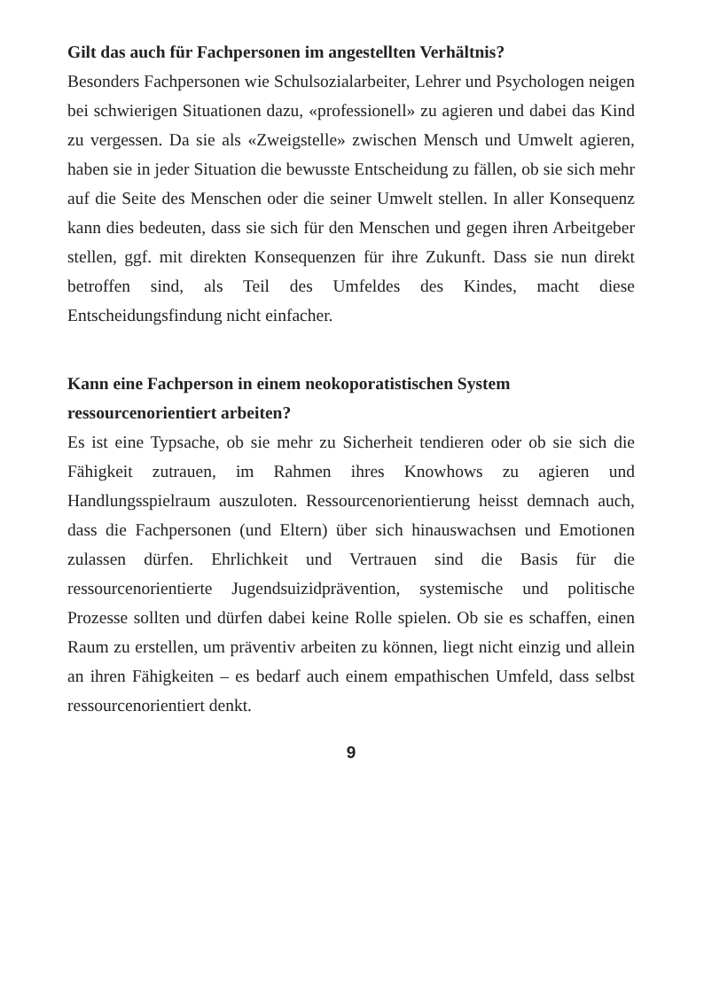Gilt das auch für Fachpersonen im angestellten Verhältnis?
Besonders Fachpersonen wie Schulsozialarbeiter, Lehrer und Psychologen neigen bei schwierigen Situationen dazu, «professionell» zu agieren und dabei das Kind zu vergessen. Da sie als «Zweigstelle» zwischen Mensch und Umwelt agieren, haben sie in jeder Situation die bewusste Entscheidung zu fällen, ob sie sich mehr auf die Seite des Menschen oder die seiner Umwelt stellen. In aller Konsequenz kann dies bedeuten, dass sie sich für den Menschen und gegen ihren Arbeitgeber stellen, ggf. mit direkten Konsequenzen für ihre Zukunft. Dass sie nun direkt betroffen sind, als Teil des Umfeldes des Kindes, macht diese Entscheidungsfindung nicht einfacher.
Kann eine Fachperson in einem neokoporatistischen System ressourcenorientiert arbeiten?
Es ist eine Typsache, ob sie mehr zu Sicherheit tendieren oder ob sie sich die Fähigkeit zutrauen, im Rahmen ihres Knowhows zu agieren und Handlungsspielraum auszuloten. Ressourcenorientierung heisst demnach auch, dass die Fachpersonen (und Eltern) über sich hinauswachsen und Emotionen zulassen dürfen. Ehrlichkeit und Vertrauen sind die Basis für die ressourcenorientierte Jugendsuizidprävention, systemische und politische Prozesse sollten und dürfen dabei keine Rolle spielen. Ob sie es schaffen, einen Raum zu erstellen, um präventiv arbeiten zu können, liegt nicht einzig und allein an ihren Fähigkeiten – es bedarf auch einem empathischen Umfeld, dass selbst ressourcenorientiert denkt.
9